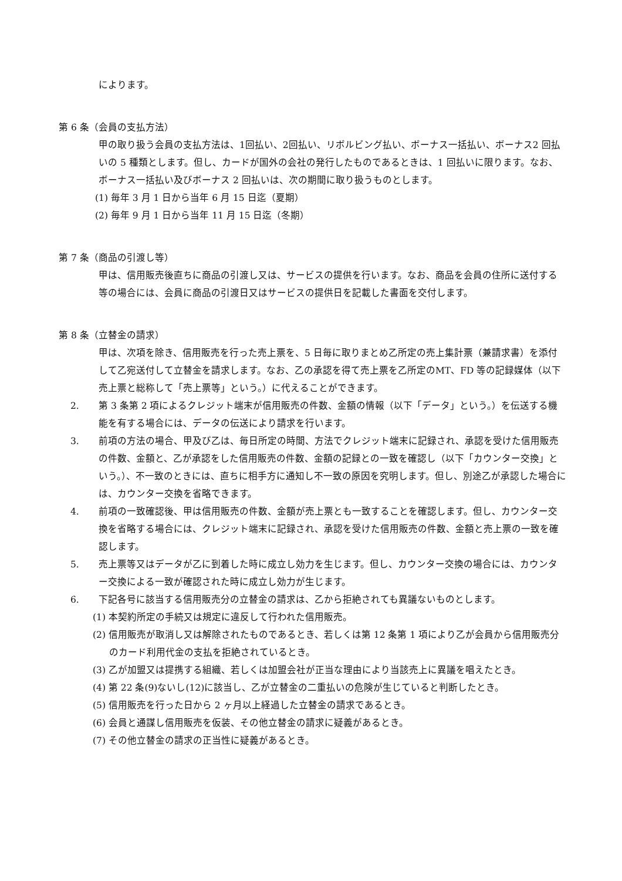によります。
第 6 条（会員の支払方法）
甲の取り扱う会員の支払方法は、1回払い、2回払い、リボルビング払い、ボーナス一括払い、ボーナス2 回払いの 5 種類とします。但し、カードが国外の会社の発行したものであるときは、1 回払いに限ります。なお、ボーナス一括払い及びボーナス 2 回払いは、次の期間に取り扱うものとします。
(1) 毎年 3 月 1 日から当年 6 月 15 日迄（夏期）
(2) 毎年 9 月 1 日から当年 11 月 15 日迄（冬期）
第 7 条（商品の引渡し等）
甲は、信用販売後直ちに商品の引渡し又は、サービスの提供を行います。なお、商品を会員の住所に送付する等の場合には、会員に商品の引渡日又はサービスの提供日を記載した書面を交付します。
第 8 条（立替金の請求）
甲は、次項を除き、信用販売を行った売上票を、5 日毎に取りまとめ乙所定の売上集計票（兼請求書）を添付して乙宛送付して立替金を請求します。なお、乙の承認を得て売上票を乙所定のMT、FD 等の記録媒体（以下売上票と総称して「売上票等」という。）に代えることができます。
2. 第 3 条第 2 項によるクレジット端末が信用販売の件数、金額の情報（以下「データ」という。）を伝送する機能を有する場合には、データの伝送により請求を行います。
3. 前項の方法の場合、甲及び乙は、毎日所定の時間、方法でクレジット端末に記録され、承認を受けた信用販売の件数、金額と、乙が承認をした信用販売の件数、金額の記録との一致を確認し（以下「カウンター交換」という。）、不一致のときには、直ちに相手方に通知し不一致の原因を究明します。但し、別途乙が承認した場合には、カウンター交換を省略できます。
4. 前項の一致確認後、甲は信用販売の件数、金額が売上票とも一致することを確認します。但し、カウンター交換を省略する場合には、クレジット端末に記録され、承認を受けた信用販売の件数、金額と売上票の一致を確認します。
5. 売上票等又はデータが乙に到着した時に成立し効力を生じます。但し、カウンター交換の場合には、カウンター交換による一致が確認された時に成立し効力が生じます。
6. 下記各号に該当する信用販売分の立替金の請求は、乙から拒絶されても異議ないものとします。
(1) 本契約所定の手続又は規定に違反して行われた信用販売。
(2) 信用販売が取消し又は解除されたものであるとき、若しくは第 12 条第 1 項により乙が会員から信用販売分のカード利用代金の支払を拒絶されているとき。
(3) 乙が加盟又は提携する組織、若しくは加盟会社が正当な理由により当該売上に異議を唱えたとき。
(4) 第 22 条(9)ないし(12)に該当し、乙が立替金の二重払いの危険が生じていると判断したとき。
(5) 信用販売を行った日から 2 ヶ月以上経過した立替金の請求であるとき。
(6) 会員と通謀し信用販売を仮装、その他立替金の請求に疑義があるとき。
(7) その他立替金の請求の正当性に疑義があるとき。